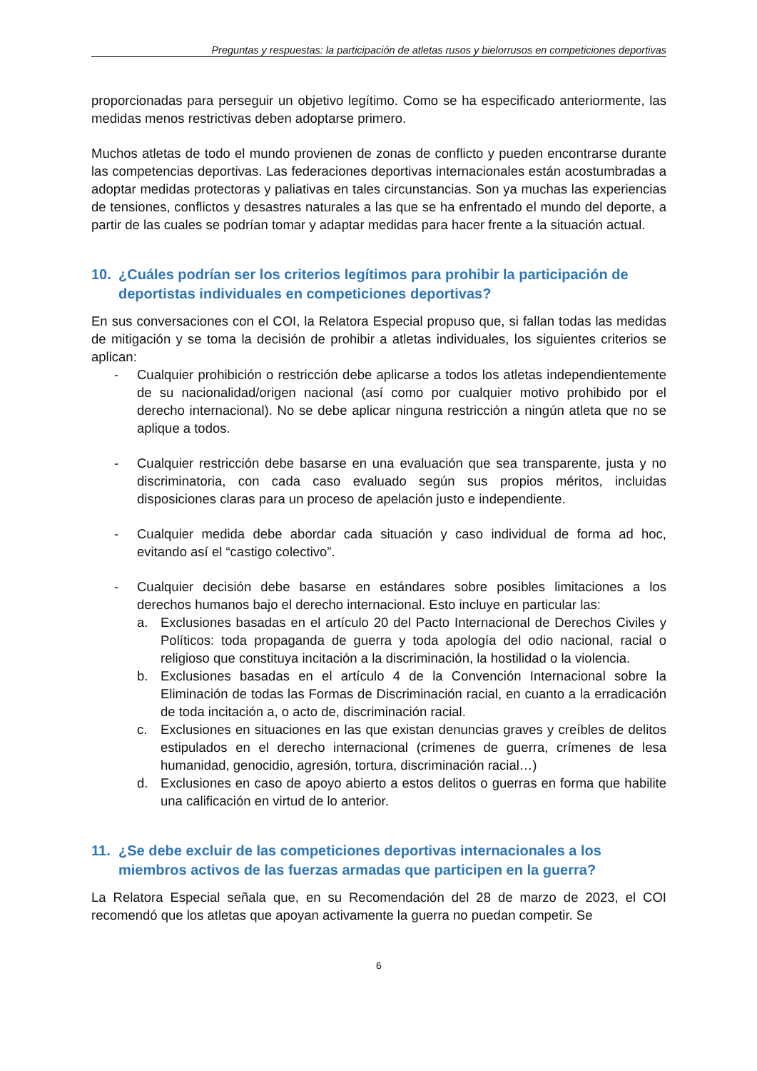Preguntas y respuestas: la participación de atletas rusos y bielorrusos en competiciones deportivas
proporcionadas para perseguir un objetivo legítimo. Como se ha especificado anteriormente, las medidas menos restrictivas deben adoptarse primero.
Muchos atletas de todo el mundo provienen de zonas de conflicto y pueden encontrarse durante las competencias deportivas. Las federaciones deportivas internacionales están acostumbradas a adoptar medidas protectoras y paliativas en tales circunstancias. Son ya muchas las experiencias de tensiones, conflictos y desastres naturales a las que se ha enfrentado el mundo del deporte, a partir de las cuales se podrían tomar y adaptar medidas para hacer frente a la situación actual.
10. ¿Cuáles podrían ser los criterios legítimos para prohibir la participación de deportistas individuales en competiciones deportivas?
En sus conversaciones con el COI, la Relatora Especial propuso que, si fallan todas las medidas de mitigación y se toma la decisión de prohibir a atletas individuales, los siguientes criterios se aplican:
- Cualquier prohibición o restricción debe aplicarse a todos los atletas independientemente de su nacionalidad/origen nacional (así como por cualquier motivo prohibido por el derecho internacional). No se debe aplicar ninguna restricción a ningún atleta que no se aplique a todos.
- Cualquier restricción debe basarse en una evaluación que sea transparente, justa y no discriminatoria, con cada caso evaluado según sus propios méritos, incluidas disposiciones claras para un proceso de apelación justo e independiente.
- Cualquier medida debe abordar cada situación y caso individual de forma ad hoc, evitando así el “castigo colectivo”.
- Cualquier decisión debe basarse en estándares sobre posibles limitaciones a los derechos humanos bajo el derecho internacional. Esto incluye en particular las:
a. Exclusiones basadas en el artículo 20 del Pacto Internacional de Derechos Civiles y Políticos: toda propaganda de guerra y toda apología del odio nacional, racial o religioso que constituya incitación a la discriminación, la hostilidad o la violencia.
b. Exclusiones basadas en el artículo 4 de la Convención Internacional sobre la Eliminación de todas las Formas de Discriminación racial, en cuanto a la erradicación de toda incitación a, o acto de, discriminación racial.
c. Exclusiones en situaciones en las que existan denuncias graves y creíbles de delitos estipulados en el derecho internacional (crímenes de guerra, crímenes de lesa humanidad, genocidio, agresión, tortura, discriminación racial…)
d. Exclusiones en caso de apoyo abierto a estos delitos o guerras en forma que habilite una calificación en virtud de lo anterior.
11. ¿Se debe excluir de las competiciones deportivas internacionales a los miembros activos de las fuerzas armadas que participen en la guerra?
La Relatora Especial señala que, en su Recomendación del 28 de marzo de 2023, el COI recomendó que los atletas que apoyan activamente la guerra no puedan competir. Se
6